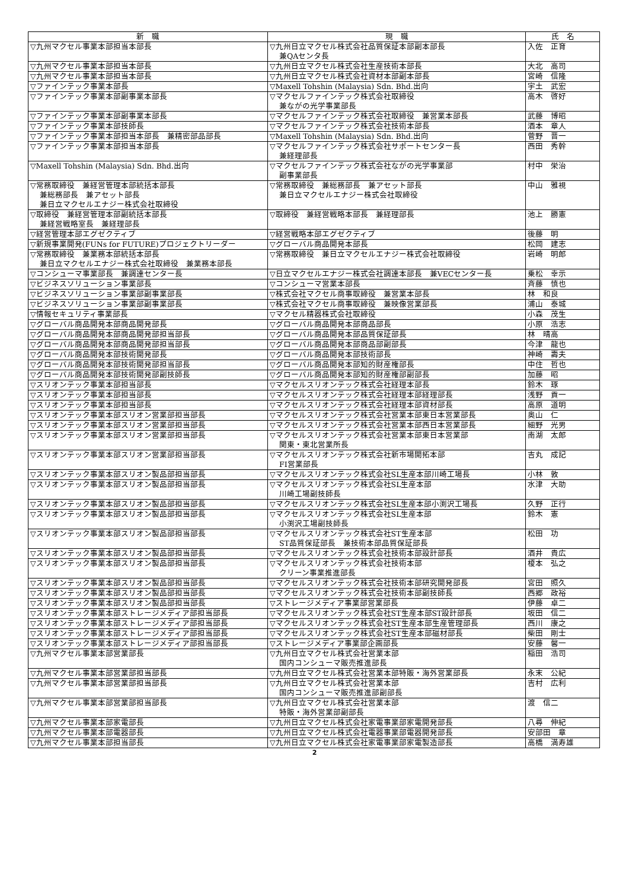| 新 職 | 現 職 | 氏 名 |
| --- | --- | --- |
| ▽九州マクセル事業本部担当本部長 | ▽九州日立マクセル株式会社品質保証本部副本部長 兼QAセンタ長 | 入佐 正育 |
| ▽九州マクセル事業本部担当本部長 | ▽九州日立マクセル株式会社生産技術本部長 | 大北 高司 |
| ▽九州マクセル事業本部担当本部長 | ▽九州日立マクセル株式会社資材本部副本部長 | 宮崎 信隆 |
| ▽ファインテック事業本部長 | ▽Maxell Tohshin (Malaysia) Sdn. Bhd.出向 | 宇土 武宏 |
| ▽ファインテック事業本部副事業本部長 | ▽マクセルファインテック株式会社取締役 兼ながの光学事業部長 | 高木 啓好 |
| ▽ファインテック事業本部副事業本部長 | ▽マクセルファインテック株式会社取締役 兼営業本部長 | 武藤 博昭 |
| ▽ファインテック事業本部技師長 | ▽マクセルファインテック株式会社技術本部長 | 酒本 章人 |
| ▽ファインテック事業本部担当本部長 兼精密部品部長 | ▽Maxell Tohshin (Malaysia) Sdn. Bhd.出向 | 菅野 晋一 |
| ▽ファインテック事業本部担当本部長 | ▽マクセルファインテック株式会社サポートセンター長 兼経理部長 | 西田 秀幹 |
| ▽Maxell Tohshin (Malaysia) Sdn. Bhd.出向 | ▽マクセルファインテック株式会社ながの光学事業部 副事業部長 | 村中 栄治 |
| ▽常務取締役 兼経営管理本部統括本部長 兼総務部長 兼アセット部長 兼日立マクセルエナジー株式会社取締役 | ▽常務取締役 兼総務部長 兼アセット部長 兼日立マクセルエナジー株式会社取締役 | 中山 雅視 |
| ▽取締役 兼経営管理本部副統括本部長 兼経営戦略室長 兼経理部長 | ▽取締役 兼経営戦略本部長 兼経理部長 | 池上 勝憲 |
| ▽経営管理本部エグゼクティブ | ▽経営戦略本部エグゼクティブ | 後藤 明 |
| ▽新規事業開発(FUNs for FUTURE)プロジェクトリーダー | ▽グローバル商品開発本部長 | 松岡 建志 |
| ▽常務取締役 兼業務本部統括本部長 兼日立マクセルエナジー株式会社取締役 兼業務本部長 | ▽常務取締役 兼日立マクセルエナジー株式会社取締役 | 岩崎 明郎 |
| ▽コンシューマ事業部長 兼調達センター長 | ▽日立マクセルエナジー株式会社調達本部長 兼VECセンター長 | 乗松 幸示 |
| ▽ビジネスソリューション事業部長 | ▽コンシューマ営業本部長 | 斉藤 慎也 |
| ▽ビジネスソリューション事業部副事業部長 | ▽株式会社マクセル商事取締役 兼営業本部長 | 林 和良 |
| ▽ビジネスソリューション事業部副事業部長 | ▽株式会社マクセル商事取締役 兼映像営業部長 | 浦山 泰城 |
| ▽情報セキュリティ事業部長 | ▽マクセル精器株式会社取締役 | 小森 茂生 |
| ▽グローバル商品開発本部商品開発部長 | ▽グローバル商品開発本部商品部長 | 小原 浩志 |
| ▽グローバル商品開発本部商品開発部担当部長 | ▽グローバル商品開発本部品質保証部長 | 林 晴高 |
| ▽グローバル商品開発本部商品開発部担当部長 | ▽グローバル商品開発本部商品部副部長 | 今津 龍也 |
| ▽グローバル商品開発本部技術開発部長 | ▽グローバル商品開発本部技術部長 | 神崎 壽夫 |
| ▽グローバル商品開発本部技術開発部担当部長 | ▽グローバル商品開発本部知的財産権部長 | 中住 哲也 |
| ▽グローバル商品開発本部技術開発部副技師長 | ▽グローバル商品開発本部知的財産権部副部長 | 加藤 昭 |
| ▽スリオンテック事業本部担当部長 | ▽マクセルスリオンテック株式会社経理本部長 | 鈴木 琢 |
| ▽スリオンテック事業本部担当部長 | ▽マクセルスリオンテック株式会社経理本部経理部長 | 浅野 貢一 |
| ▽スリオンテック事業本部担当部長 | ▽マクセルスリオンテック株式会社経理本部資材部長 | 高原 道明 |
| ▽スリオンテック事業本部スリオン営業部担当部長 | ▽マクセルスリオンテック株式会社営業本部東日本営業部長 | 奥山 仁 |
| ▽スリオンテック事業本部スリオン営業部担当部長 | ▽マクセルスリオンテック株式会社営業本部西日本営業部長 | 細野 光男 |
| ▽スリオンテック事業本部スリオン営業部担当部長 | ▽マクセルスリオンテック株式会社営業本部東日本営業部 関東・東北営業所長 | 南湖 太郎 |
| ▽スリオンテック事業本部スリオン営業部担当部長 | ▽マクセルスリオンテック株式会社新市場開拓本部 FI営業部長 | 吉丸 成記 |
| ▽スリオンテック事業本部スリオン製品部担当部長 | ▽マクセルスリオンテック株式会社SL生産本部川崎工場長 | 小林 敦 |
| ▽スリオンテック事業本部スリオン製品部担当部長 | ▽マクセルスリオンテック株式会社SL生産本部 川崎工場副技師長 | 水津 大助 |
| ▽スリオンテック事業本部スリオン製品部担当部長 | ▽マクセルスリオンテック株式会社SL生産本部小渕沢工場長 | 久野 正行 |
| ▽スリオンテック事業本部スリオン製品部担当部長 | ▽マクセルスリオンテック株式会社SL生産本部 小渕沢工場副技師長 | 鈴木 憲 |
| ▽スリオンテック事業本部スリオン製品部担当部長 | ▽マクセルスリオンテック株式会社ST生産本部 ST品質保証部長 兼技術本部品質保証部長 | 松田 功 |
| ▽スリオンテック事業本部スリオン製品部担当部長 | ▽マクセルスリオンテック株式会社技術本部設計部長 | 酒井 貴広 |
| ▽スリオンテック事業本部スリオン製品部担当部長 | ▽マクセルスリオンテック株式会社技術本部 クリーン事業推進部長 | 榎本 弘之 |
| ▽スリオンテック事業本部スリオン製品部担当部長 | ▽マクセルスリオンテック株式会社技術本部研究開発部長 | 宮田 照久 |
| ▽スリオンテック事業本部スリオン製品部担当部長 | ▽マクセルスリオンテック株式会社技術本部副技師長 | 西郷 政裕 |
| ▽スリオンテック事業本部スリオン製品部担当部長 | ▽ストレージメディア事業部営業部長 | 伊藤 卓二 |
| ▽スリオンテック事業本部ストレージメディア部担当部長 | ▽マクセルスリオンテック株式会社ST生産本部ST設計部長 | 坂田 信二 |
| ▽スリオンテック事業本部ストレージメディア部担当部長 | ▽マクセルスリオンテック株式会社ST生産本部生産管理部長 | 西川 康之 |
| ▽スリオンテック事業本部ストレージメディア部担当部長 | ▽マクセルスリオンテック株式会社ST生産本部磁材部長 | 柴田 剛士 |
| ▽スリオンテック事業本部ストレージメディア部担当部長 | ▽ストレージメディア事業部企画部長 | 安藤 馨一 |
| ▽九州マクセル事業本部営業部長 | ▽九州日立マクセル株式会社営業本部 国内コンシューマ販売推進部長 | 稲田 浩司 |
| ▽九州マクセル事業本部営業部担当部長 | ▽九州日立マクセル株式会社営業本部特販・海外営業部長 | 永末 公紀 |
| ▽九州マクセル事業本部営業部担当部長 | ▽九州日立マクセル株式会社営業本部 国内コンシューマ販売推進部副部長 | 吉村 広利 |
| ▽九州マクセル事業本部営業部担当部長 | ▽九州日立マクセル株式会社営業本部 特販・海外営業部副部長 | 渡 信二 |
| ▽九州マクセル事業本部家電部長 | ▽九州日立マクセル株式会社家電事業部家電開発部長 | 八尋 伸紀 |
| ▽九州マクセル事業本部電器部長 | ▽九州日立マクセル株式会社電器事業部電器開発部長 | 安部田 章 |
| ▽九州マクセル事業本部担当部長 | ▽九州日立マクセル株式会社家電事業部家電製造部長 | 高橋 満寿雄 |
2